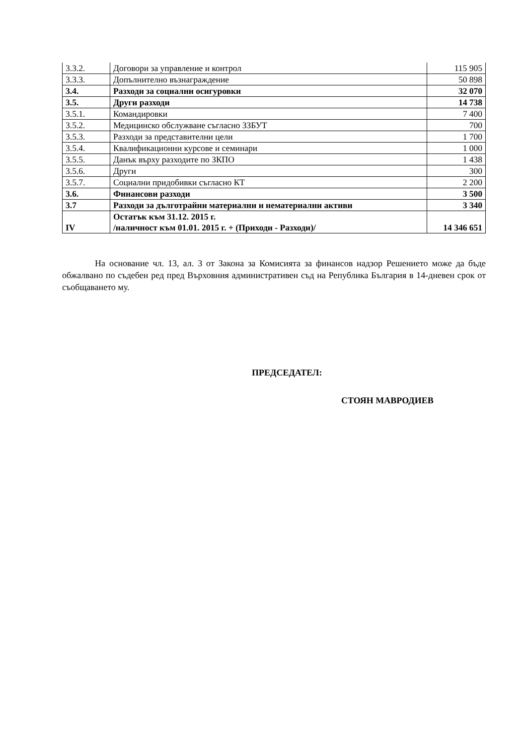| 3.3.2. | Договори за управление и контрол | 115 905 |
| 3.3.3. | Допълнително възнаграждение | 50 898 |
| 3.4. | Разходи за социални осигуровки | 32 070 |
| 3.5. | Други разходи | 14 738 |
| 3.5.1. | Командировки | 7 400 |
| 3.5.2. | Медицинско обслужване съгласно ЗЗБУТ | 700 |
| 3.5.3. | Разходи за представителни цели | 1 700 |
| 3.5.4. | Квалификационни курсове и семинари | 1 000 |
| 3.5.5. | Данък върху разходите по ЗКПО | 1 438 |
| 3.5.6. | Други | 300 |
| 3.5.7. | Социални придобивки съгласно КТ | 2 200 |
| 3.6. | Финансови разходи | 3 500 |
| 3.7 | Разходи за дълготрайни материални и нематериални активи | 3 340 |
| IV | Остатък към 31.12. 2015 г. /наличност към 01.01. 2015 г. + (Приходи - Разходи)/ | 14 346 651 |
На основание чл. 13, ал. 3 от Закона за Комисията за финансов надзор Решението може да бъде обжалвано по съдебен ред пред Върховния административен съд на Република България в 14-дневен срок от съобщаването му.
ПРЕДСЕДАТЕЛ:
СТОЯН МАВРОДИЕВ